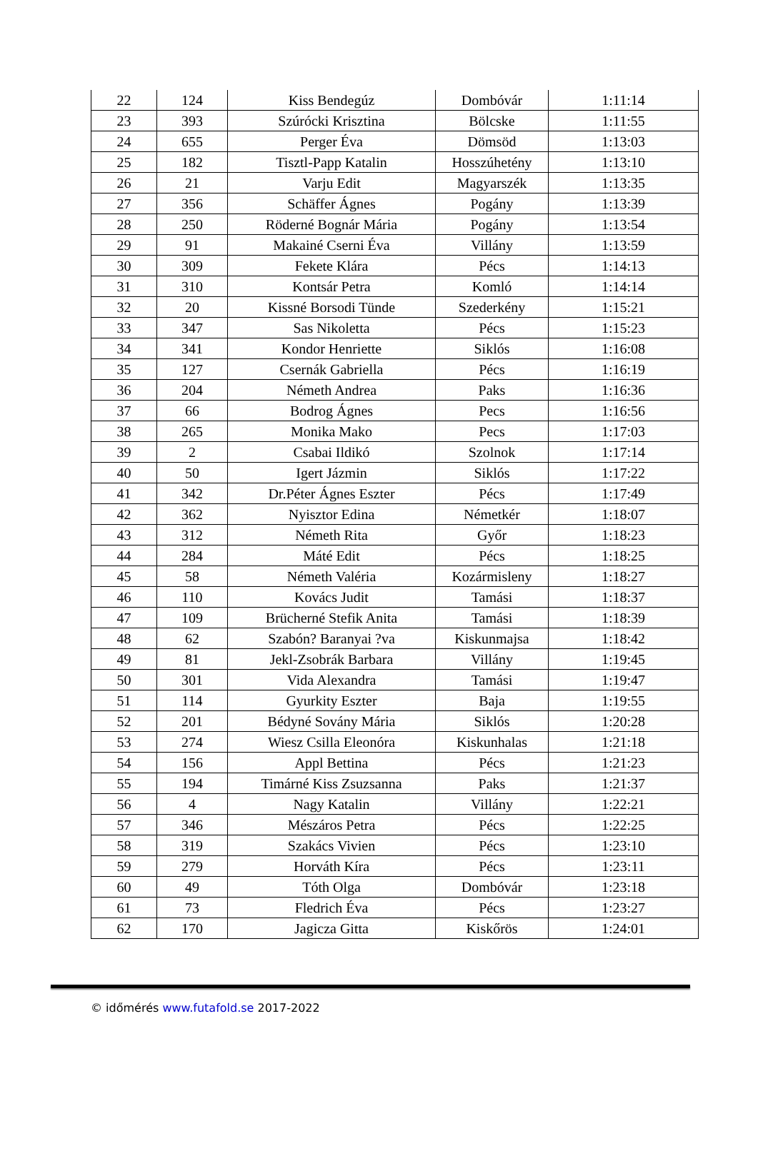| 22 | 124 | Kiss Bendegúz | Dombóvár | 1:11:14 |
| 23 | 393 | Szúrócki Krisztina | Bölcske | 1:11:55 |
| 24 | 655 | Perger Éva | Dömsöd | 1:13:03 |
| 25 | 182 | Tisztl-Papp Katalin | Hosszúhetény | 1:13:10 |
| 26 | 21 | Varju Edit | Magyarszék | 1:13:35 |
| 27 | 356 | Schäffer Ágnes | Pogány | 1:13:39 |
| 28 | 250 | Röderné Bognár Mária | Pogány | 1:13:54 |
| 29 | 91 | Makainé Cserni Éva | Villány | 1:13:59 |
| 30 | 309 | Fekete Klára | Pécs | 1:14:13 |
| 31 | 310 | Kontsár Petra | Komló | 1:14:14 |
| 32 | 20 | Kissné Borsodi Tünde | Szederkény | 1:15:21 |
| 33 | 347 | Sas Nikoletta | Pécs | 1:15:23 |
| 34 | 341 | Kondor Henriette | Siklós | 1:16:08 |
| 35 | 127 | Csernák Gabriella | Pécs | 1:16:19 |
| 36 | 204 | Németh Andrea | Paks | 1:16:36 |
| 37 | 66 | Bodrog Ágnes | Pecs | 1:16:56 |
| 38 | 265 | Monika Mako | Pecs | 1:17:03 |
| 39 | 2 | Csabai Ildikó | Szolnok | 1:17:14 |
| 40 | 50 | Igert Jázmin | Siklós | 1:17:22 |
| 41 | 342 | Dr.Péter Ágnes Eszter | Pécs | 1:17:49 |
| 42 | 362 | Nyisztor Edina | Németkér | 1:18:07 |
| 43 | 312 | Németh Rita | Győr | 1:18:23 |
| 44 | 284 | Máté Edit | Pécs | 1:18:25 |
| 45 | 58 | Németh Valéria | Kozármisleny | 1:18:27 |
| 46 | 110 | Kovács Judit | Tamási | 1:18:37 |
| 47 | 109 | Brücherné Stefik Anita | Tamási | 1:18:39 |
| 48 | 62 | Szabón? Baranyai ?va | Kiskunmajsa | 1:18:42 |
| 49 | 81 | Jekl-Zsobrák Barbara | Villány | 1:19:45 |
| 50 | 301 | Vida Alexandra | Tamási | 1:19:47 |
| 51 | 114 | Gyurkity Eszter | Baja | 1:19:55 |
| 52 | 201 | Bédyné Sovány Mária | Siklós | 1:20:28 |
| 53 | 274 | Wiesz Csilla Eleonóra | Kiskunhalas | 1:21:18 |
| 54 | 156 | Appl Bettina | Pécs | 1:21:23 |
| 55 | 194 | Timárné Kiss Zsuzsanna | Paks | 1:21:37 |
| 56 | 4 | Nagy Katalin | Villány | 1:22:21 |
| 57 | 346 | Mészáros Petra | Pécs | 1:22:25 |
| 58 | 319 | Szakács Vivien | Pécs | 1:23:10 |
| 59 | 279 | Horváth Kíra | Pécs | 1:23:11 |
| 60 | 49 | Tóth Olga | Dombóvár | 1:23:18 |
| 61 | 73 | Fledrich Éva | Pécs | 1:23:27 |
| 62 | 170 | Jagicza Gitta | Kiskőrös | 1:24:01 |
© időmérés www.futafold.se 2017-2022